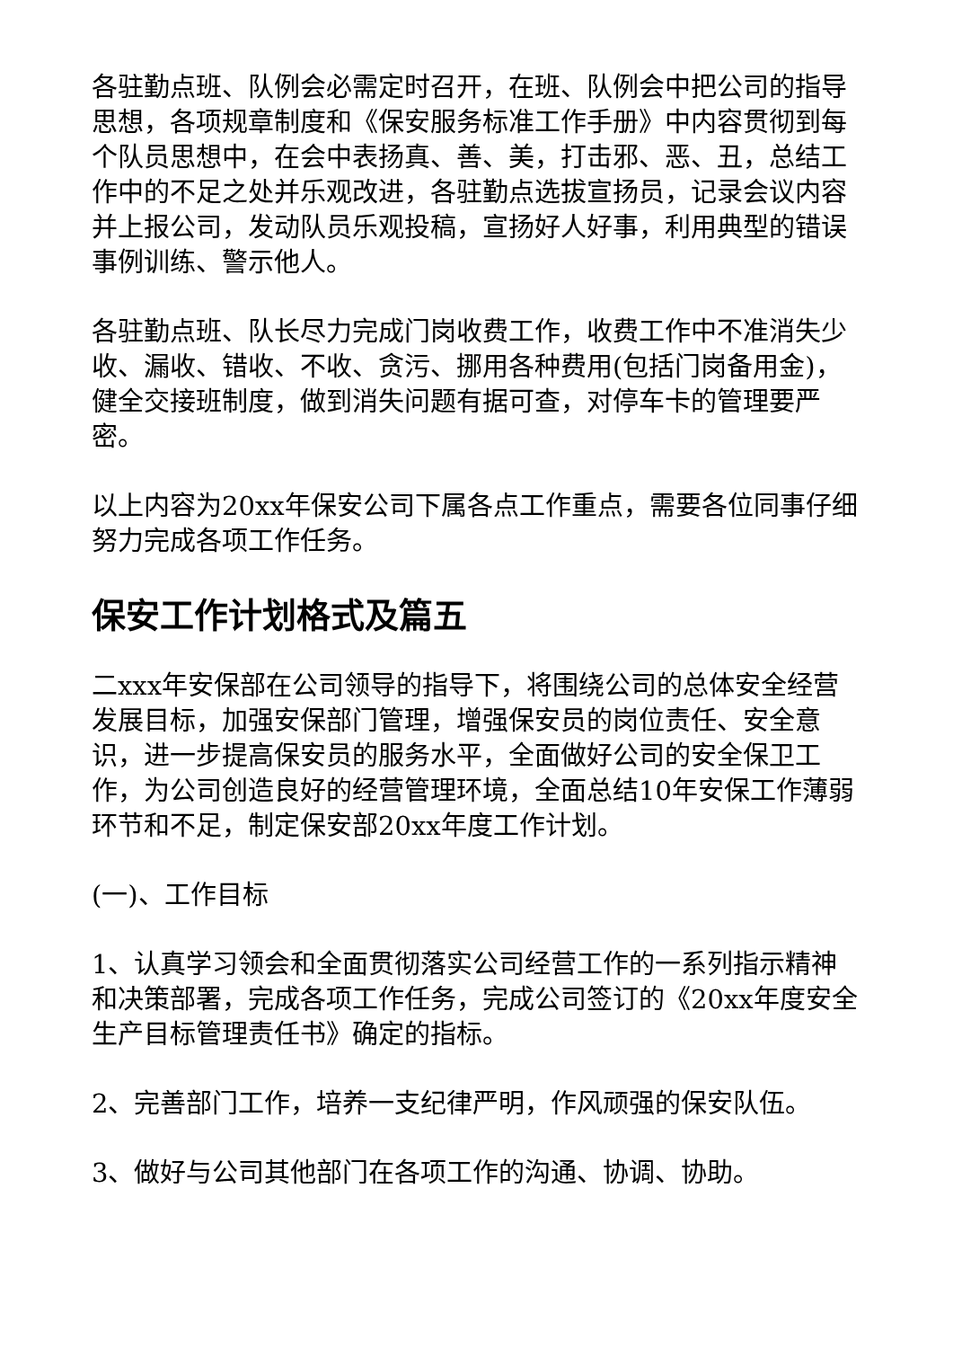各驻勤点班、队例会必需定时召开，在班、队例会中把公司的指导思想，各项规章制度和《保安服务标准工作手册》中内容贯彻到每个队员思想中，在会中表扬真、善、美，打击邪、恶、丑，总结工作中的不足之处并乐观改进，各驻勤点选拔宣扬员，记录会议内容并上报公司，发动队员乐观投稿，宣扬好人好事，利用典型的错误事例训练、警示他人。
各驻勤点班、队长尽力完成门岗收费工作，收费工作中不准消失少收、漏收、错收、不收、贪污、挪用各种费用(包括门岗备用金)，健全交接班制度，做到消失问题有据可查，对停车卡的管理要严密。
以上内容为20xx年保安公司下属各点工作重点，需要各位同事仔细努力完成各项工作任务。
保安工作计划格式及篇五
二xxx年安保部在公司领导的指导下，将围绕公司的总体安全经营发展目标，加强安保部门管理，增强保安员的岗位责任、安全意识，进一步提高保安员的服务水平，全面做好公司的安全保卫工作，为公司创造良好的经营管理环境，全面总结10年安保工作薄弱环节和不足，制定保安部20xx年度工作计划。
(一)、工作目标
1、认真学习领会和全面贯彻落实公司经营工作的一系列指示精神和决策部署，完成各项工作任务，完成公司签订的《20xx年度安全生产目标管理责任书》确定的指标。
2、完善部门工作，培养一支纪律严明，作风顽强的保安队伍。
3、做好与公司其他部门在各项工作的沟通、协调、协助。